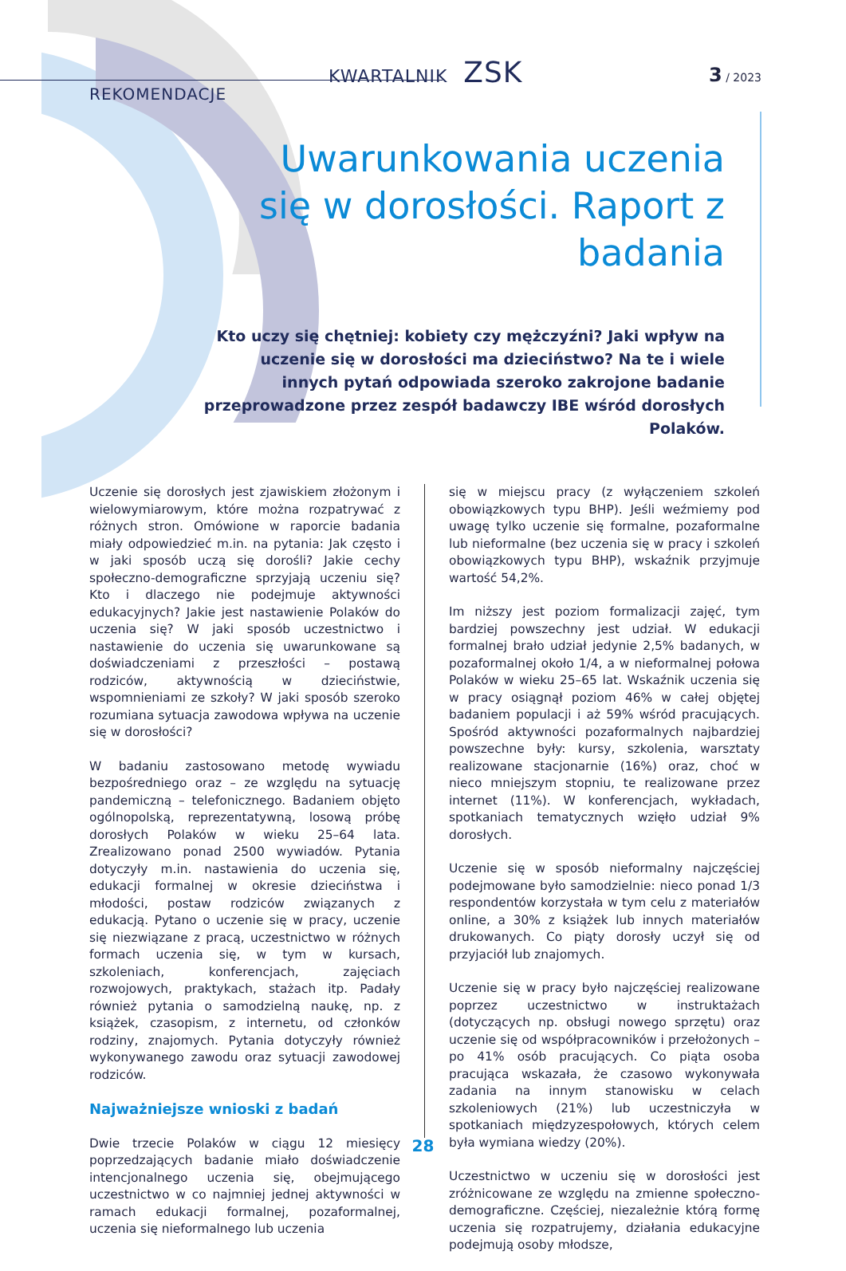KWARTALNIK ZSK 3 / 2023
REKOMENDACJE
Uwarunkowania uczenia się w dorosłości. Raport z badania
Kto uczy się chętniej: kobiety czy mężczyźni? Jaki wpływ na uczenie się w dorosłości ma dzieciństwo? Na te i wiele innych pytań odpowiada szeroko zakrojone badanie przeprowadzone przez zespół badawczy IBE wśród dorosłych Polaków.
Uczenie się dorosłych jest zjawiskiem złożonym i wielowymiarowym, które można rozpatrywać z różnych stron. Omówione w raporcie badania miały odpowiedzieć m.in. na pytania: Jak często i w jaki sposób uczą się dorośli? Jakie cechy społeczno-demograficzne sprzyjają uczeniu się? Kto i dlaczego nie podejmuje aktywności edukacyjnych? Jakie jest nastawienie Polaków do uczenia się? W jaki sposób uczestnictwo i nastawienie do uczenia się uwarunkowane są doświadczeniami z przeszłości – postawą rodziców, aktywnością w dzieciństwie, wspomnieniami ze szkoły? W jaki sposób szeroko rozumiana sytuacja zawodowa wpływa na uczenie się w dorosłości?
W badaniu zastosowano metodę wywiadu bezpośredniego oraz – ze względu na sytuację pandemiczną – telefonicznego. Badaniem objęto ogólnopolską, reprezentatywną, losową próbę dorosłych Polaków w wieku 25–64 lata. Zrealizowano ponad 2500 wywiadów. Pytania dotyczyły m.in. nastawienia do uczenia się, edukacji formalnej w okresie dzieciństwa i młodości, postaw rodziców związanych z edukacją. Pytano o uczenie się w pracy, uczenie się niezwiązane z pracą, uczestnictwo w różnych formach uczenia się, w tym w kursach, szkoleniach, konferencjach, zajęciach rozwojowych, praktykach, stażach itp. Padały również pytania o samodzielną naukę, np. z książek, czasopism, z internetu, od członków rodziny, znajomych. Pytania dotyczyły również wykonywanego zawodu oraz sytuacji zawodowej rodziców.
Najważniejsze wnioski z badań
Dwie trzecie Polaków w ciągu 12 miesięcy poprzedzających badanie miało doświadczenie intencjonalnego uczenia się, obejmującego uczestnictwo w co najmniej jednej aktywności w ramach edukacji formalnej, pozaformalnej, uczenia się nieformalnego lub uczenia
się w miejscu pracy (z wyłączeniem szkoleń obowiązkowych typu BHP). Jeśli weźmiemy pod uwagę tylko uczenie się formalne, pozaformalne lub nieformalne (bez uczenia się w pracy i szkoleń obowiązkowych typu BHP), wskaźnik przyjmuje wartość 54,2%.
Im niższy jest poziom formalizacji zajęć, tym bardziej powszechny jest udział. W edukacji formalnej brało udział jedynie 2,5% badanych, w pozaformalnej około 1/4, a w nieformalnej połowa Polaków w wieku 25–65 lat. Wskaźnik uczenia się w pracy osiągnął poziom 46% w całej objętej badaniem populacji i aż 59% wśród pracujących. Spośród aktywności pozaformalnych najbardziej powszechne były: kursy, szkolenia, warsztaty realizowane stacjonarnie (16%) oraz, choć w nieco mniejszym stopniu, te realizowane przez internet (11%). W konferencjach, wykładach, spotkaniach tematycznych wzięło udział 9% dorosłych.
Uczenie się w sposób nieformalny najczęściej podejmowane było samodzielnie: nieco ponad 1/3 respondentów korzystała w tym celu z materiałów online, a 30% z książek lub innych materiałów drukowanych. Co piąty dorosły uczył się od przyjaciół lub znajomych.
Uczenie się w pracy było najczęściej realizowane poprzez uczestnictwo w instruktażach (dotyczących np. obsługi nowego sprzętu) oraz uczenie się od współpracowników i przełożonych – po 41% osób pracujących. Co piąta osoba pracująca wskazała, że czasowo wykonywała zadania na innym stanowisku w celach szkoleniowych (21%) lub uczestniczyła w spotkaniach międzyzespołowych, których celem była wymiana wiedzy (20%).
Uczestnictwo w uczeniu się w dorosłości jest zróżnicowane ze względu na zmienne społeczno-demograficzne. Częściej, niezależnie którą formę uczenia się rozpatrujemy, działania edukacyjne podejmują osoby młodsze,
28